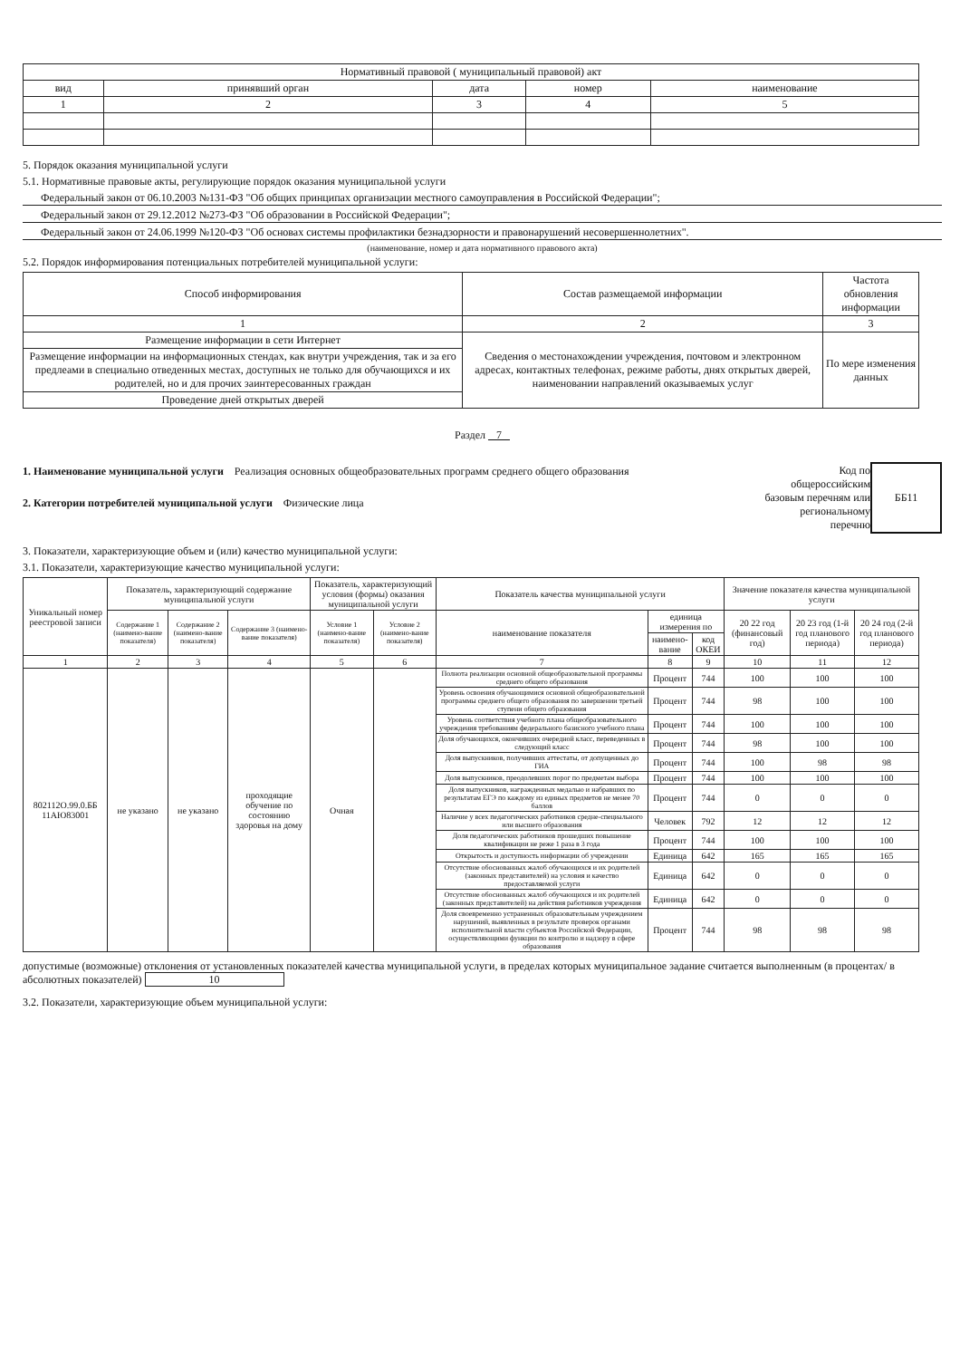| Нормативный правовой ( муниципальный правовой) акт | | | | |
| --- | --- | --- | --- | --- |
| вид | принявший орган | дата | номер | наименование |
| 1 | 2 | 3 | 4 | 5 |
5. Порядок оказания муниципальной услуги
5.1. Нормативные правовые акты, регулирующие порядок оказания муниципальной услуги
Федеральный закон от 06.10.2003 №131-ФЗ "Об общих принципах организации местного самоуправления в Российской Федерации";
Федеральный закон от 29.12.2012 №273-ФЗ "Об образовании в Российской Федерации";
Федеральный закон от 24.06.1999 №120-ФЗ "Об основах системы профилактики безнадзорности и правонарушений несовершеннолетних".
(наименование, номер и дата нормативного правового акта)
5.2. Порядок информирования потенциальных потребителей муниципальной услуги:
| Способ информирования | Состав размещаемой информации | Частота обновления информации |
| --- | --- | --- |
| 1 | 2 | 3 |
| Размещение информации в сети Интернет | Сведения о местонахождении учреждения, почтовом и электронном адресах, контактных телефонах, режиме работы, днях открытых дверей, наименовании направлений оказываемых услуг | По мере изменения данных |
| Размещение информации на информационных стендах, как внутри учреждения, так и за его предлеами в специально отведенных местах, доступных не только для обучающихся и их родителей, но и для прочих заинтересованных граждан | | |
| Проведение дней открытых дверей | | |
Раздел 7
1. Наименование муниципальной услуги Реализация основных общеобразовательных программ среднего общего образования
2. Категории потребителей муниципальной услуги Физические лица
Код по
общероссийским
базовым перечням или
региональному
перечню
ББ11
3. Показатели, характеризующие объем и (или) качество муниципальной услуги:
3.1. Показатели, характеризующие качество муниципальной услуги:
| Уникальный номер реестровой записи | Показатель, характеризующий содержание муниципальной услуги | | | Показатель, характеризующий условия (формы) оказания муниципальной услуги | | Показатель качества муниципальной услуги | | | Значение показателя качества муниципальной услуги | | |
| --- | --- | --- | --- | --- | --- | --- | --- | --- | --- | --- | --- |
| | Содержание 1 (наимено-вание показателя) | Содержание 2 (наимено-вание показателя) | Содержание 3 (наимено-вание показателя) | Условие 1 (наимено-вание показателя) | Условие 2 (наимено-вание показателя) | наименование показателя | единица измерения по | | 20 22 год (финансовый год) | 20 23 год (1-й год планового периода) | 20 24 год (2-й год планового периода) |
| | | | | | | | наимено-вание | код ОКЕИ | | | |
| 1 | 2 | 3 | 4 | 5 | 6 | 7 | 8 | 9 | 10 | 11 | 12 |
| 802112О.99.0.ББ 11АЮ83001 | не указано | не указано | проходящие обучение по состоянию здоровья на дому | Очная | | Полнота реализации основной общеобразовательной программы среднего общего образования | Процент | 744 | 100 | 100 | 100 |
| | | | | | | Уровень освоения обучающимися основной общеобразовательной программы среднего общего образования по завершении третьей ступени общего образования | Процент | 744 | 98 | 100 | 100 |
| | | | | | | Уровень соответствия учебного плана общеобразовательного учреждения требованиям федерального базисного учебного плана | Процент | 744 | 100 | 100 | 100 |
| | | | | | | Доля обучающихся, окончивших очередной класс, переведенных в следующий класс | Процент | 744 | 98 | 100 | 100 |
| | | | | | | Доля выпускников, получивших аттестаты, от допущенных до ГИА | Процент | 744 | 100 | 98 | 98 |
| | | | | | | Доля выпускников, преодолевших порог по предметам выбора | Процент | 744 | 100 | 100 | 100 |
| | | | | | | Доля выпускников, награжденных медалью и набравших по результатам ЕГЭ по каждому из единых предметов не менее 70 баллов | Процент | 744 | 0 | 0 | 0 |
| | | | | | | Наличие у всех педагогических работников средне-специального или высшего образования | Человек | 792 | 12 | 12 | 12 |
| | | | | | | Доля педагогических работников прошедших повышение квалификации не реже 1 раза в 3 года | Процент | 744 | 100 | 100 | 100 |
| | | | | | | Открытость и доступность информации об учреждении | Единица | 642 | 165 | 165 | 165 |
| | | | | | | Отсутствие обоснованных жалоб обучающихся и их родителей (законных представителей) на условия и качество предоставляемой услуги | Единица | 642 | 0 | 0 | 0 |
| | | | | | | Отсутствие обоснованных жалоб обучающихся и их родителей (законных представителей) на действия работников учреждения | Единица | 642 | 0 | 0 | 0 |
| | | | | | | Доля своевременно устраненных образовательным учреждением нарушений, выявленных в результате проверок органами исполнительной власти субъектов Российской Федерации, осуществляющими функции по контролю и надзору в сфере образования | Процент | 744 | 98 | 98 | 98 |
допустимые (возможные) отклонения от установленных показателей качества муниципальной услуги, в пределах которых муниципальное задание считается выполненным (в процентах/ в абсолютных показателей) 10
3.2. Показатели, характеризующие объем муниципальной услуги: